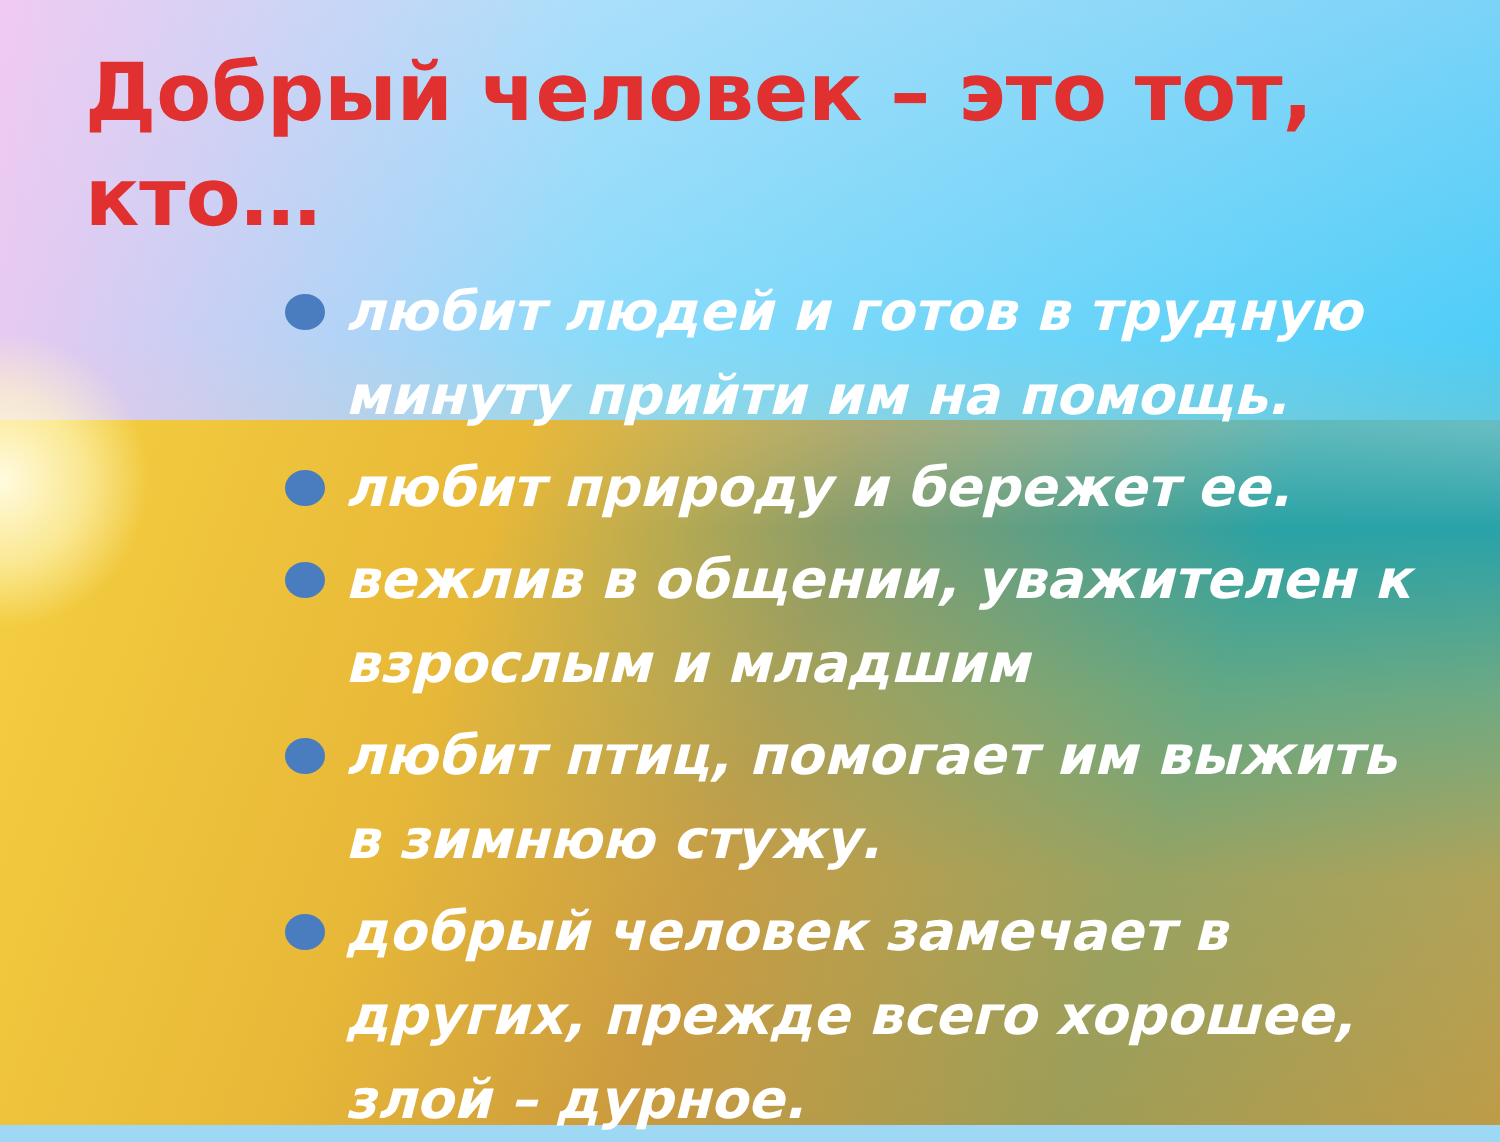Добрый человек – это тот, кто…
любит людей и готов в трудную минуту прийти им на помощь.
любит природу и бережет ее.
вежлив в общении, уважителен к взрослым и младшим
любит птиц, помогает им выжить в зимнюю стужу.
добрый человек замечает в других, прежде всего хорошее, злой – дурное.